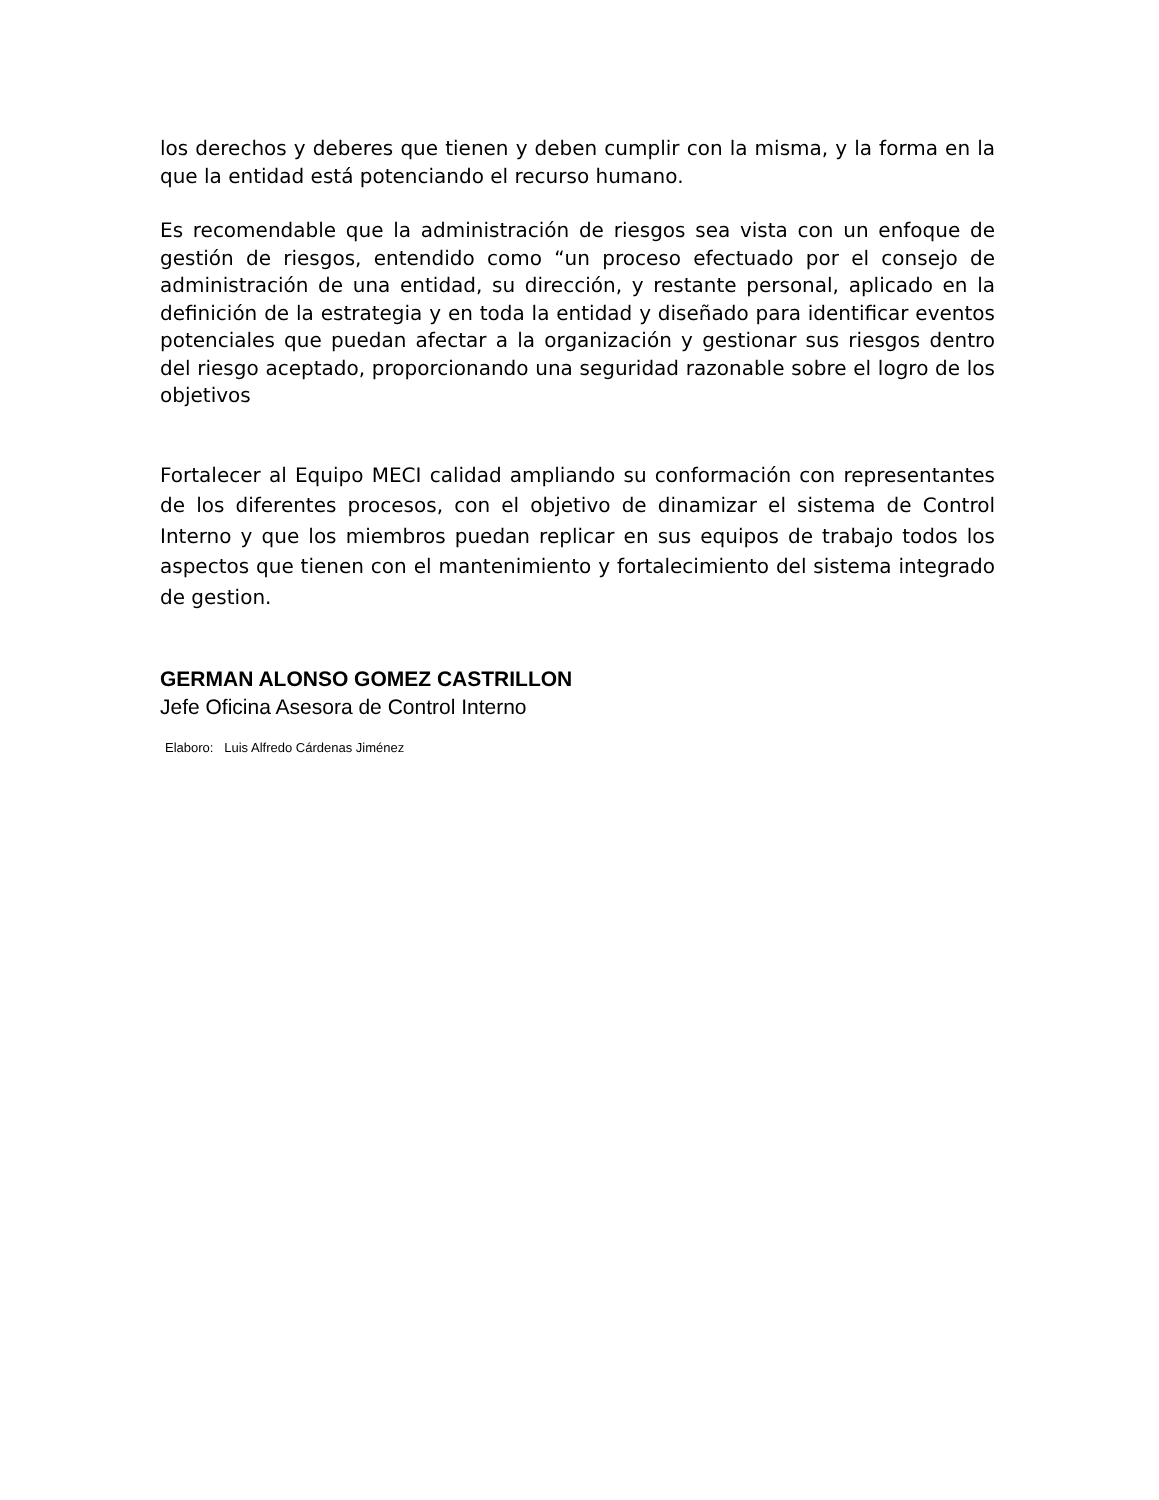los derechos y deberes que tienen y deben cumplir con la misma, y la forma en la que la entidad está potenciando el recurso humano.
Es recomendable que la administración de riesgos sea vista con un enfoque de gestión de riesgos, entendido como “un proceso efectuado por el consejo de administración de una entidad, su dirección, y restante personal, aplicado en la definición de la estrategia y en toda la entidad y diseñado para identificar eventos potenciales que puedan afectar a la organización y gestionar sus riesgos dentro del riesgo aceptado, proporcionando una seguridad razonable sobre el logro de los objetivos
Fortalecer al Equipo MECI calidad ampliando su conformación con representantes de los diferentes procesos, con el objetivo de dinamizar el sistema de Control Interno y que los miembros puedan replicar en sus equipos de trabajo todos los aspectos que tienen con el mantenimiento y fortalecimiento del sistema integrado de gestion.
GERMAN ALONSO GOMEZ CASTRILLON
Jefe Oficina Asesora de Control Interno
Elaboro: Luis Alfredo Cárdenas Jiménez